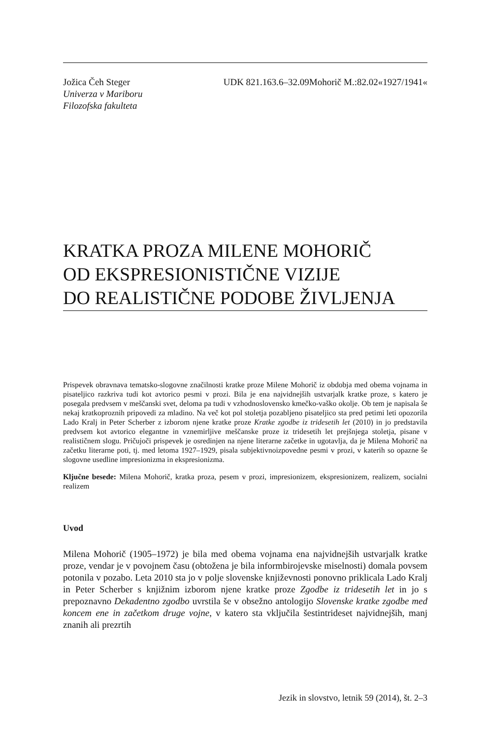Jožica Čeh Steger
Univerza v Mariboru
Filozofska fakulteta
UDK 821.163.6–32.09Mohorič M.:82.02«1927/1941«
KRATKA PROZA MILENE MOHORIČ
OD EKSPRESIONISTIČNE VIZIJE
DO REALISTIČNE PODOBE ŽIVLJENJA
Prispevek obravnava tematsko-slogovne značilnosti kratke proze Milene Mohorič iz obdobja med obema vojnama in pisateljico razkriva tudi kot avtorico pesmi v prozi. Bila je ena najvidnejših ustvarjalk kratke proze, s katero je posegala predvsem v meščanski svet, deloma pa tudi v vzhodnoslovensko kmečko-vaško okolje. Ob tem je napisala še nekaj kratkoproznih pripovedi za mladino. Na več kot pol stoletja pozabljeno pisateljico sta pred petimi leti opozorila Lado Kralj in Peter Scherber z izborom njene kratke proze Kratke zgodbe iz tridesetih let (2010) in jo predstavila predvsem kot avtorico elegantne in vznemirljive meščanske proze iz tridesetih let prejšnjega stoletja, pisane v realističnem slogu. Pričujoči prispevek je osredinjen na njene literarne začetke in ugotavlja, da je Milena Mohorič na začetku literarne poti, tj. med letoma 1927–1929, pisala subjektivnoizpovedne pesmi v prozi, v katerih so opazne še slogovne usedline impresionizma in ekspresionizma.
Ključne besede: Milena Mohorič, kratka proza, pesem v prozi, impresionizem, ekspresionizem, realizem, socialni realizem
Uvod
Milena Mohorič (1905–1972) je bila med obema vojnama ena najvidnejših ustvarjalk kratke proze, vendar je v povojnem času (obtožena je bila informbirojevske miselnosti) domala povsem potonila v pozabo. Leta 2010 sta jo v polje slovenske književnosti ponovno priklicala Lado Kralj in Peter Scherber s knjižnim izborom njene kratke proze Zgodbe iz tridesetih let in jo s prepoznavno Dekadentno zgodbo uvrstila še v obsežno antologijo Slovenske kratke zgodbe med koncem ene in začetkom druge vojne, v katero sta vključila šestintrideset najvidnejših, manj znanih ali prezrtih
Jezik in slovstvo, letnik 59 (2014), št. 2–3